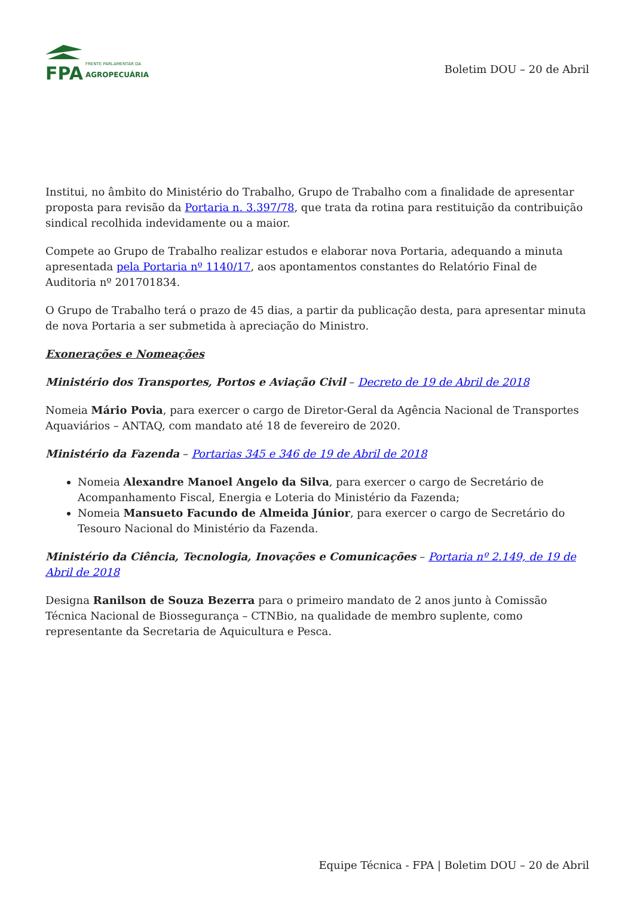FPA
FRENTE PARLAMENTAR DA
AGROPECUÁRIA
Boletim DOU – 20 de Abril
Institui, no âmbito do Ministério do Trabalho, Grupo de Trabalho com a finalidade de apresentar proposta para revisão da Portaria n. 3.397/78, que trata da rotina para restituição da contribuição sindical recolhida indevidamente ou a maior.
Compete ao Grupo de Trabalho realizar estudos e elaborar nova Portaria, adequando a minuta apresentada pela Portaria nº 1140/17, aos apontamentos constantes do Relatório Final de Auditoria nº 201701834.
O Grupo de Trabalho terá o prazo de 45 dias, a partir da publicação desta, para apresentar minuta de nova Portaria a ser submetida à apreciação do Ministro.
Exonerações e Nomeações
Ministério dos Transportes, Portos e Aviação Civil – Decreto de 19 de Abril de 2018
Nomeia Mário Povia, para exercer o cargo de Diretor-Geral da Agência Nacional de Transportes Aquaviários – ANTAQ, com mandato até 18 de fevereiro de 2020.
Ministério da Fazenda – Portarias 345 e 346 de 19 de Abril de 2018
Nomeia Alexandre Manoel Angelo da Silva, para exercer o cargo de Secretário de Acompanhamento Fiscal, Energia e Loteria do Ministério da Fazenda;
Nomeia Mansueto Facundo de Almeida Júnior, para exercer o cargo de Secretário do Tesouro Nacional do Ministério da Fazenda.
Ministério da Ciência, Tecnologia, Inovações e Comunicações – Portaria nº 2.149, de 19 de Abril de 2018
Designa Ranilson de Souza Bezerra para o primeiro mandato de 2 anos junto à Comissão Técnica Nacional de Biossegurança – CTNBio, na qualidade de membro suplente, como representante da Secretaria de Aquicultura e Pesca.
Equipe Técnica - FPA | Boletim DOU – 20 de Abril